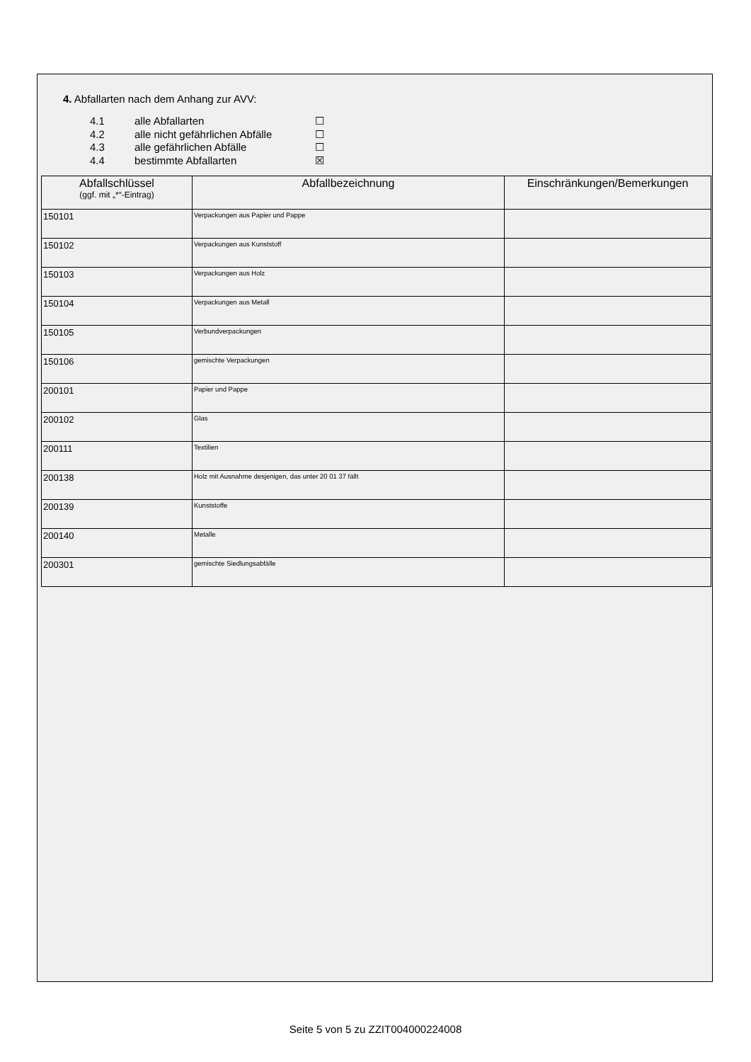4. Abfallarten nach dem Anhang zur AVV:
4.1 alle Abfallarten ☐
4.2 alle nicht gefährlichen Abfälle ☐
4.3 alle gefährlichen Abfälle ☐
4.4 bestimmte Abfallarten ☒
| Abfallschlüssel (ggf. mit „*“-Eintrag) | Abfallbezeichnung | Einschränkungen/Bemerkungen |
| --- | --- | --- |
| 150101 | Verpackungen aus Papier und Pappe | |
| 150102 | Verpackungen aus Kunststoff | |
| 150103 | Verpackungen aus Holz | |
| 150104 | Verpackungen aus Metall | |
| 150105 | Verbundverpackungen | |
| 150106 | gemischte Verpackungen | |
| 200101 | Papier und Pappe | |
| 200102 | Glas | |
| 200111 | Textilien | |
| 200138 | Holz mit Ausnahme desjenigen, das unter 20 01 37 fällt | |
| 200139 | Kunststoffe | |
| 200140 | Metalle | |
| 200301 | gemischte Siedlungsabfälle | |
Seite 5 von 5 zu ZZIT004000224008